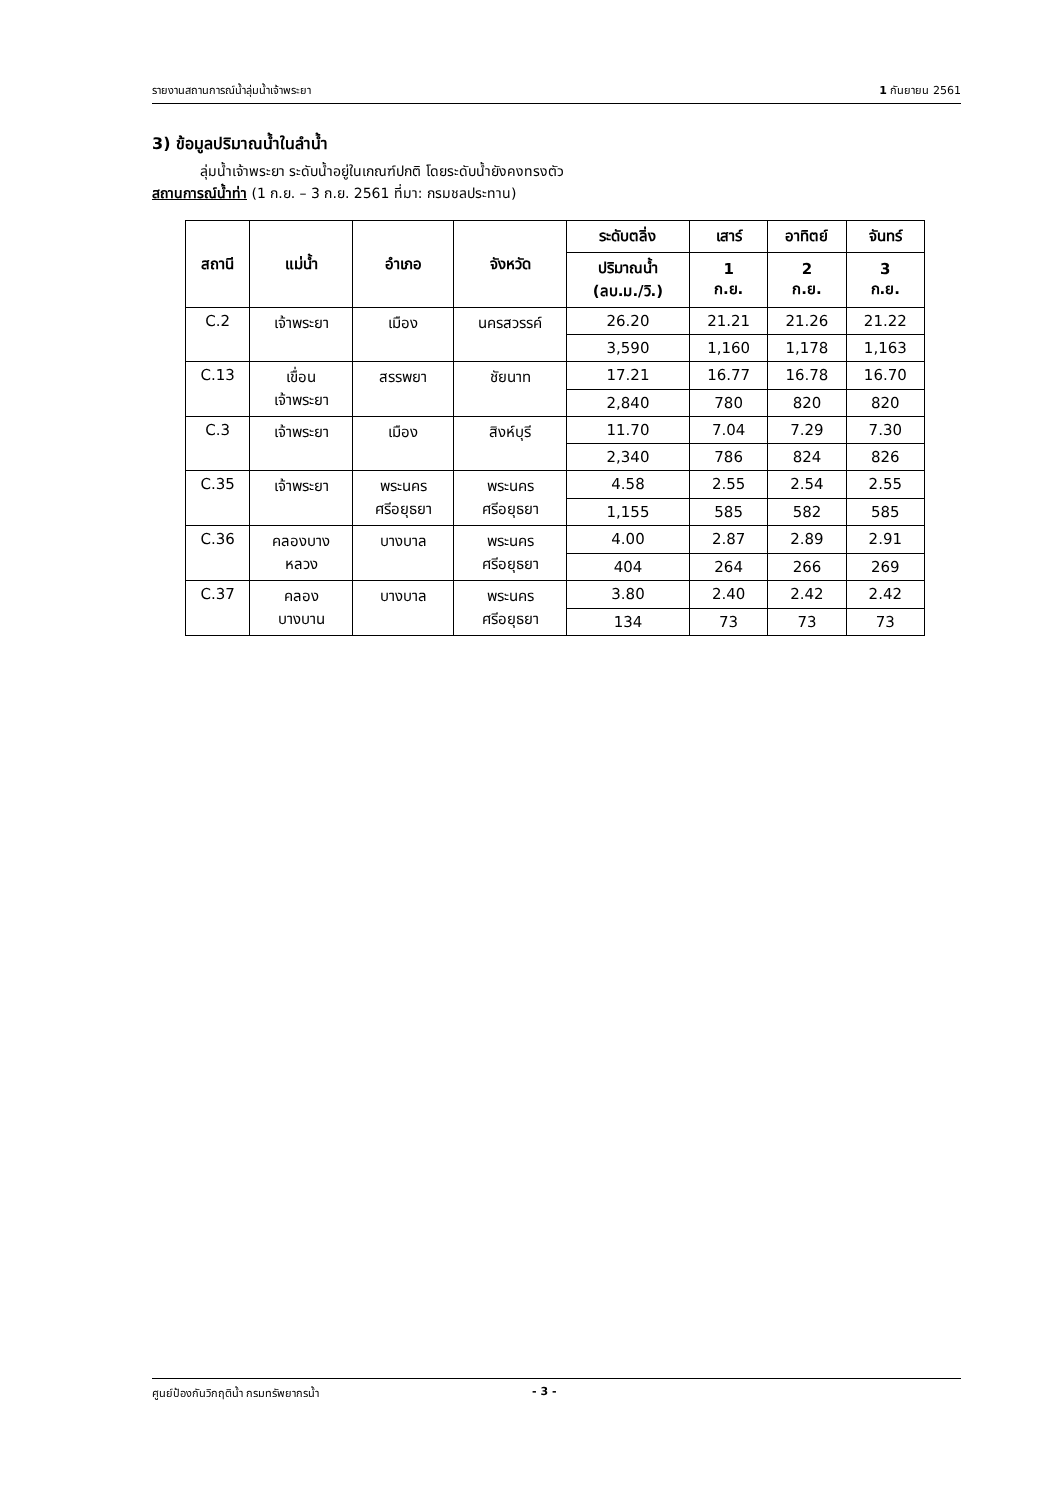รายงานสถานการณ์น้ำลุ่มน้ำเจ้าพระยา 1 กันยายน 2561
3) ข้อมูลปริมาณน้ำในลำน้ำ
ลุ่มน้ำเจ้าพระยา ระดับน้ำอยู่ในเกณฑ์ปกติ โดยระดับน้ำยังคงทรงตัว
สถานการณ์น้ำท่า (1 ก.ย. – 3 ก.ย. 2561 ที่มา: กรมชลประทาน)
| สถานี | แม่น้ำ | อำเภอ | จังหวัด | ระดับตลิ่ง | เสาร์ | อาทิตย์ | จันทร์ |
| --- | --- | --- | --- | --- | --- | --- | --- |
| | | | | ปริมาณน้ำ (ลบ.ม./วิ.) | 1 ก.ย. | 2 ก.ย. | 3 ก.ย. |
| C.2 | เจ้าพระยา | เมือง | นครสวรรค์ | 26.20 | 21.21 | 21.26 | 21.22 |
| | | | | 3,590 | 1,160 | 1,178 | 1,163 |
| C.13 | เขื่อน เจ้าพระยา | สรรพยา | ชัยนาท | 17.21 | 16.77 | 16.78 | 16.70 |
| | | | | 2,840 | 780 | 820 | 820 |
| C.3 | เจ้าพระยา | เมือง | สิงห์บุรี | 11.70 | 7.04 | 7.29 | 7.30 |
| | | | | 2,340 | 786 | 824 | 826 |
| C.35 | เจ้าพระยา | พระนคร ศรีอยุธยา | พระนคร ศรีอยุธยา | 4.58 | 2.55 | 2.54 | 2.55 |
| | | | | 1,155 | 585 | 582 | 585 |
| C.36 | คลองบาง หลวง | บางบาล | พระนคร ศรีอยุธยา | 4.00 | 2.87 | 2.89 | 2.91 |
| | | | | 404 | 264 | 266 | 269 |
| C.37 | คลอง บางบาน | บางบาล | พระนคร ศรีอยุธยา | 3.80 | 2.40 | 2.42 | 2.42 |
| | | | | 134 | 73 | 73 | 73 |
ศูนย์ป้องกันวิกฤติน้ำ กรมทรัพยากรน้ำ - 3 -